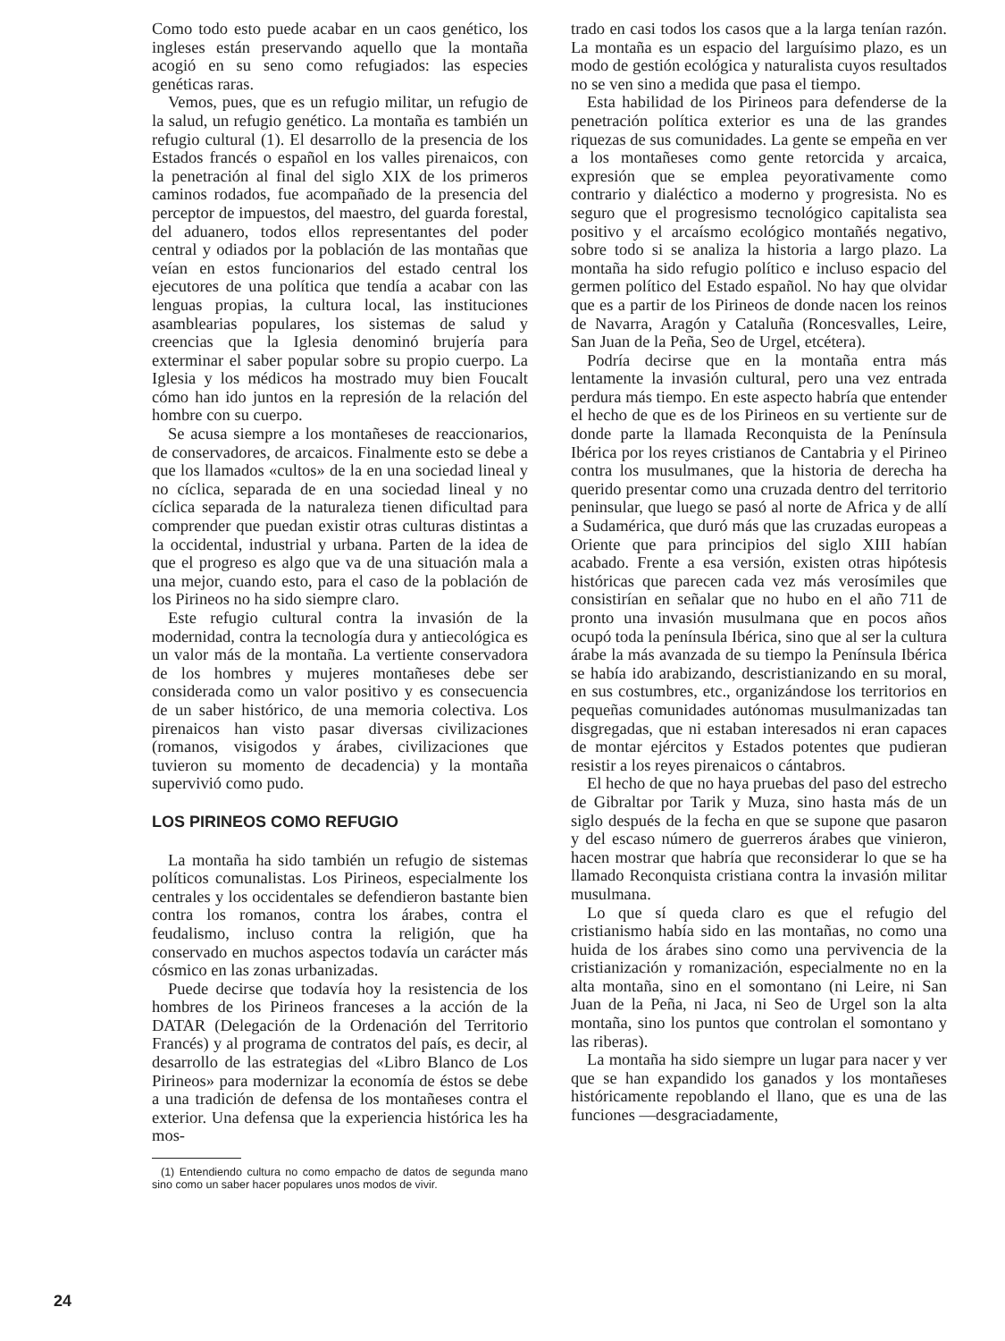Como todo esto puede acabar en un caos genético, los ingleses están preservando aquello que la montaña acogió en su seno como refugiados: las especies genéticas raras.
Vemos, pues, que es un refugio militar, un refugio de la salud, un refugio genético. La montaña es también un refugio cultural (1). El desarrollo de la presencia de los Estados francés o español en los valles pirenaicos, con la penetración al final del siglo XIX de los primeros caminos rodados, fue acompañado de la presencia del perceptor de impuestos, del maestro, del guarda forestal, del aduanero, todos ellos representantes del poder central y odiados por la población de las montañas que veían en estos funcionarios del estado central los ejecutores de una política que tendía a acabar con las lenguas propias, la cultura local, las instituciones asamblearias populares, los sistemas de salud y creencias que la Iglesia denominó brujería para exterminar el saber popular sobre su propio cuerpo. La Iglesia y los médicos ha mostrado muy bien Foucalt cómo han ido juntos en la represión de la relación del hombre con su cuerpo.
Se acusa siempre a los montañeses de reaccionarios, de conservadores, de arcaicos. Finalmente esto se debe a que los llamados «cultos» de la en una sociedad lineal y no cíclica, separada de en una sociedad lineal y no cíclica separada de la naturaleza tienen dificultad para comprender que puedan existir otras culturas distintas a la occidental, industrial y urbana. Parten de la idea de que el progreso es algo que va de una situación mala a una mejor, cuando esto, para el caso de la población de los Pirineos no ha sido siempre claro.
Este refugio cultural contra la invasión de la modernidad, contra la tecnología dura y antiecológica es un valor más de la montaña. La vertiente conservadora de los hombres y mujeres montañeses debe ser considerada como un valor positivo y es consecuencia de un saber histórico, de una memoria colectiva. Los pirenaicos han visto pasar diversas civilizaciones (romanos, visigodos y árabes, civilizaciones que tuvieron su momento de decadencia) y la montaña supervivió como pudo.
LOS PIRINEOS COMO REFUGIO
La montaña ha sido también un refugio de sistemas políticos comunalistas. Los Pirineos, especialmente los centrales y los occidentales se defendieron bastante bien contra los romanos, contra los árabes, contra el feudalismo, incluso contra la religión, que ha conservado en muchos aspectos todavía un carácter más cósmico en las zonas urbanizadas.
Puede decirse que todavía hoy la resistencia de los hombres de los Pirineos franceses a la acción de la DATAR (Delegación de la Ordenación del Territorio Francés) y al programa de contratos del país, es decir, al desarrollo de las estrategias del «Libro Blanco de Los Pirineos» para modernizar la economía de éstos se debe a una tradición de defensa de los montañeses contra el exterior. Una defensa que la experiencia histórica les ha mos-
(1) Entendiendo cultura no como empacho de datos de segunda mano sino como un saber hacer populares unos modos de vivir.
trado en casi todos los casos que a la larga tenían razón. La montaña es un espacio del larguísimo plazo, es un modo de gestión ecológica y naturalista cuyos resultados no se ven sino a medida que pasa el tiempo.
Esta habilidad de los Pirineos para defenderse de la penetración política exterior es una de las grandes riquezas de sus comunidades. La gente se empeña en ver a los montañeses como gente retorcida y arcaica, expresión que se emplea peyorativamente como contrario y dialéctico a moderno y progresista. No es seguro que el progresismo tecnológico capitalista sea positivo y el arcaísmo ecológico montañés negativo, sobre todo si se analiza la historia a largo plazo. La montaña ha sido refugio político e incluso espacio del germen político del Estado español. No hay que olvidar que es a partir de los Pirineos de donde nacen los reinos de Navarra, Aragón y Cataluña (Roncesvalles, Leire, San Juan de la Peña, Seo de Urgel, etcétera).
Podría decirse que en la montaña entra más lentamente la invasión cultural, pero una vez entrada perdura más tiempo. En este aspecto habría que entender el hecho de que es de los Pirineos en su vertiente sur de donde parte la llamada Reconquista de la Península Ibérica por los reyes cristianos de Cantabria y el Pirineo contra los musulmanes, que la historia de derecha ha querido presentar como una cruzada dentro del territorio peninsular, que luego se pasó al norte de Africa y de allí a Sudamérica, que duró más que las cruzadas europeas a Oriente que para principios del siglo XIII habían acabado. Frente a esa versión, existen otras hipótesis históricas que parecen cada vez más verosímiles que consistirían en señalar que no hubo en el año 711 de pronto una invasión musulmana que en pocos años ocupó toda la península Ibérica, sino que al ser la cultura árabe la más avanzada de su tiempo la Península Ibérica se había ido arabizando, descristianizando en su moral, en sus costumbres, etc., organizándose los territorios en pequeñas comunidades autónomas musulmanizadas tan disgregadas, que ni estaban interesados ni eran capaces de montar ejércitos y Estados potentes que pudieran resistir a los reyes pirenaicos o cántabros.
El hecho de que no haya pruebas del paso del estrecho de Gibraltar por Tarik y Muza, sino hasta más de un siglo después de la fecha en que se supone que pasaron y del escaso número de guerreros árabes que vinieron, hacen mostrar que habría que reconsiderar lo que se ha llamado Reconquista cristiana contra la invasión militar musulmana.
Lo que sí queda claro es que el refugio del cristianismo había sido en las montañas, no como una huida de los árabes sino como una pervivencia de la cristianización y romanización, especialmente no en la alta montaña, sino en el somontano (ni Leire, ni San Juan de la Peña, ni Jaca, ni Seo de Urgel son la alta montaña, sino los puntos que controlan el somontano y las riberas).
La montaña ha sido siempre un lugar para nacer y ver que se han expandido los ganados y los montañeses históricamente repoblando el llano, que es una de las funciones —desgraciadamente,
24